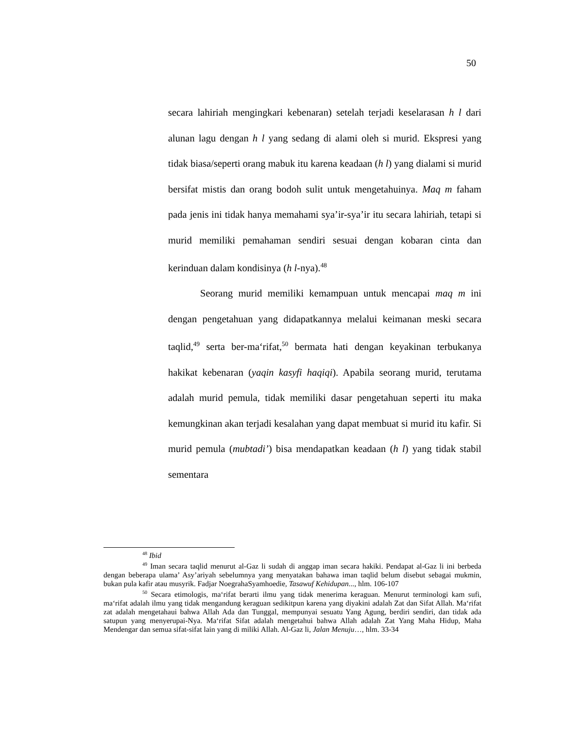50
secara lahiriah mengingkari kebenaran) setelah terjadi keselarasan h l dari alunan lagu dengan h l yang sedang di alami oleh si murid. Ekspresi yang tidak biasa/seperti orang mabuk itu karena keadaan (h l) yang dialami si murid bersifat mistis dan orang bodoh sulit untuk mengetahuinya. Maq m faham pada jenis ini tidak hanya memahami sya’ir-sya’ir itu secara lahiriah, tetapi si murid memiliki pemahaman sendiri sesuai dengan kobaran cinta dan kerinduan dalam kondisinya (h l-nya).<sup>48</sup>
Seorang murid memiliki kemampuan untuk mencapai maq m ini dengan pengetahuan yang didapatkannya melalui keimanan meski secara taqlid,<sup>49</sup> serta ber-ma‘rifat,<sup>50</sup> bermata hati dengan keyakinan terbukanya hakikat kebenaran (yaqin kasyfi haqiqi). Apabila seorang murid, terutama adalah murid pemula, tidak memiliki dasar pengetahuan seperti itu maka kemungkinan akan terjadi kesalahan yang dapat membuat si murid itu kafir. Si murid pemula (mubtadi’) bisa mendapatkan keadaan (h l) yang tidak stabil sementara
<sup>48</sup> Ibid
<sup>49</sup> Iman secara taqlid menurut al-Gaz li sudah di anggap iman secara hakiki. Pendapat al-Gaz li ini berbeda dengan beberapa ulama’ Asy’ariyah sebelumnya yang menyatakan bahawa iman taqlid belum disebut sebagai mukmin, bukan pula kafir atau musyrik. Fadjar NoegrahaSyamhoedie, Tasawuf Kehidupan..., hlm. 106-107
<sup>50</sup> Secara etimologis, ma‘rifat berarti ilmu yang tidak menerima keraguan. Menurut terminologi kam sufi, ma‘rifat adalah ilmu yang tidak mengandung keraguan sedikitpun karena yang diyakini adalah Zat dan Sifat Allah. Ma‘rifat zat adalah mengetahaui bahwa Allah Ada dan Tunggal, mempunyai sesuatu Yang Agung, berdiri sendiri, dan tidak ada satupun yang menyerupai-Nya. Ma‘rifat Sifat adalah mengetahui bahwa Allah adalah Zat Yang Maha Hidup, Maha Mendengar dan semua sifat-sifat lain yang di miliki Allah. Al-Gaz li, Jalan Menuju…, hlm. 33-34